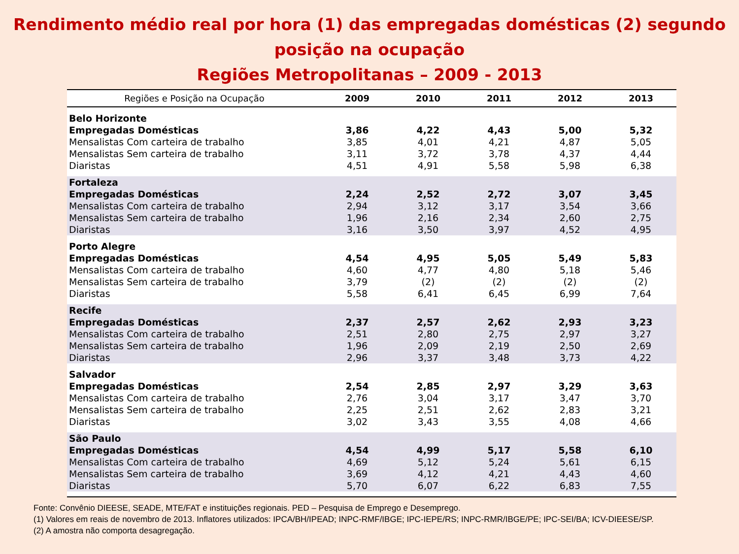Rendimento médio real por hora (1) das empregadas domésticas (2) segundo
posição na ocupação
Regiões Metropolitanas – 2009 - 2013
| Regiões e Posição na Ocupação | 2009 | 2010 | 2011 | 2012 | 2013 |
| --- | --- | --- | --- | --- | --- |
| Belo Horizonte | | | | | |
| Empregadas Domésticas | 3,86 | 4,22 | 4,43 | 5,00 | 5,32 |
| Mensalistas Com carteira de trabalho | 3,85 | 4,01 | 4,21 | 4,87 | 5,05 |
| Mensalistas Sem carteira de trabalho | 3,11 | 3,72 | 3,78 | 4,37 | 4,44 |
| Diaristas | 4,51 | 4,91 | 5,58 | 5,98 | 6,38 |
| Fortaleza | | | | | |
| Empregadas Domésticas | 2,24 | 2,52 | 2,72 | 3,07 | 3,45 |
| Mensalistas Com carteira de trabalho | 2,94 | 3,12 | 3,17 | 3,54 | 3,66 |
| Mensalistas Sem carteira de trabalho | 1,96 | 2,16 | 2,34 | 2,60 | 2,75 |
| Diaristas | 3,16 | 3,50 | 3,97 | 4,52 | 4,95 |
| Porto Alegre | | | | | |
| Empregadas Domésticas | 4,54 | 4,95 | 5,05 | 5,49 | 5,83 |
| Mensalistas Com carteira de trabalho | 4,60 | 4,77 | 4,80 | 5,18 | 5,46 |
| Mensalistas Sem carteira de trabalho | 3,79 | (2) | (2) | (2) | (2) |
| Diaristas | 5,58 | 6,41 | 6,45 | 6,99 | 7,64 |
| Recife | | | | | |
| Empregadas Domésticas | 2,37 | 2,57 | 2,62 | 2,93 | 3,23 |
| Mensalistas Com carteira de trabalho | 2,51 | 2,80 | 2,75 | 2,97 | 3,27 |
| Mensalistas Sem carteira de trabalho | 1,96 | 2,09 | 2,19 | 2,50 | 2,69 |
| Diaristas | 2,96 | 3,37 | 3,48 | 3,73 | 4,22 |
| Salvador | | | | | |
| Empregadas Domésticas | 2,54 | 2,85 | 2,97 | 3,29 | 3,63 |
| Mensalistas Com carteira de trabalho | 2,76 | 3,04 | 3,17 | 3,47 | 3,70 |
| Mensalistas Sem carteira de trabalho | 2,25 | 2,51 | 2,62 | 2,83 | 3,21 |
| Diaristas | 3,02 | 3,43 | 3,55 | 4,08 | 4,66 |
| São Paulo | | | | | |
| Empregadas Domésticas | 4,54 | 4,99 | 5,17 | 5,58 | 6,10 |
| Mensalistas Com carteira de trabalho | 4,69 | 5,12 | 5,24 | 5,61 | 6,15 |
| Mensalistas Sem carteira de trabalho | 3,69 | 4,12 | 4,21 | 4,43 | 4,60 |
| Diaristas | 5,70 | 6,07 | 6,22 | 6,83 | 7,55 |
Fonte: Convênio DIEESE, SEADE, MTE/FAT e instituições regionais. PED – Pesquisa de Emprego e Desemprego.
(1) Valores em reais de novembro de 2013. Inflatores utilizados: IPCA/BH/IPEAD; INPC-RMF/IBGE; IPC-IEPE/RS; INPC-RMR/IBGE/PE; IPC-SEI/BA; ICV-DIEESE/SP.
(2) A amostra não comporta desagregação.